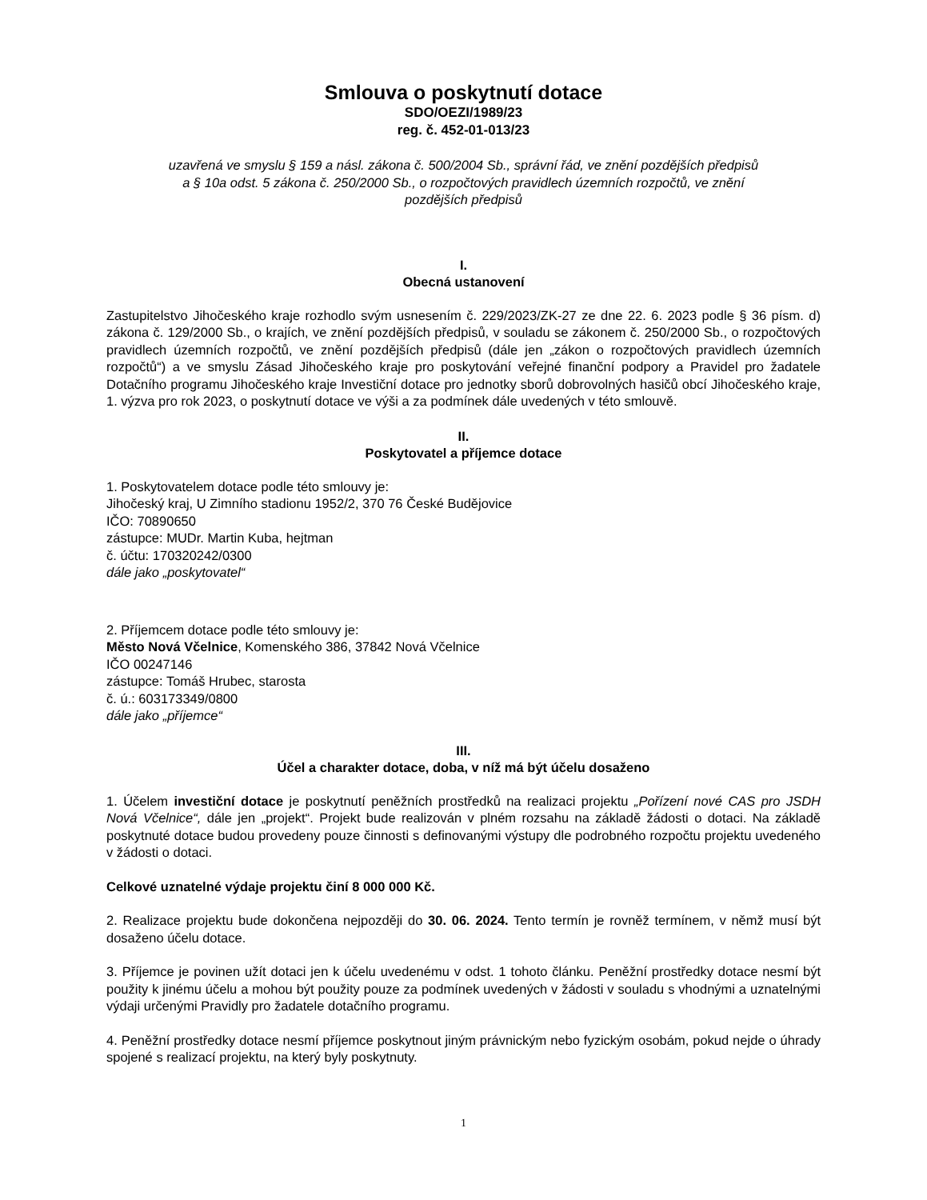Smlouva o poskytnutí dotace
SDO/OEZI/1989/23
reg. č. 452-01-013/23
uzavřená ve smyslu § 159 a násl. zákona č. 500/2004 Sb., správní řád, ve znění pozdějších předpisů
a § 10a odst. 5 zákona č. 250/2000 Sb., o rozpočtových pravidlech územních rozpočtů, ve znění
pozdějších předpisů
I.
Obecná ustanovení
Zastupitelstvo Jihočeského kraje rozhodlo svým usnesením č. 229/2023/ZK-27 ze dne 22. 6. 2023 podle § 36 písm. d) zákona č. 129/2000 Sb., o krajích, ve znění pozdějších předpisů, v souladu se zákonem č. 250/2000 Sb., o rozpočtových pravidlech územních rozpočtů, ve znění pozdějších předpisů (dále jen „zákon o rozpočtových pravidlech územních rozpočtů“) a ve smyslu Zásad Jihočeského kraje pro poskytování veřejné finanční podpory a Pravidel pro žadatele Dotačního programu Jihočeského kraje Investiční dotace pro jednotky sborů dobrovolných hasičů obcí Jihočeského kraje, 1. výzva pro rok 2023, o poskytnutí dotace ve výši a za podmínek dále uvedených v této smlouvě.
II.
Poskytovatel a příjemce dotace
1. Poskytovatelem dotace podle této smlouvy je:
Jihočeský kraj, U Zimního stadionu 1952/2, 370 76 České Budějovice
IČO: 70890650
zástupce: MUDr. Martin Kuba, hejtman
č. účtu: 170320242/0300
dále jako „poskytovatel“
2. Příjemcem dotace podle této smlouvy je:
Město Nová Včelnice, Komenského 386, 37842 Nová Včelnice
IČO 00247146
zástupce: Tomáš Hrubec, starosta
č. ú.: 603173349/0800
dále jako „příjemce“
III.
Účel a charakter dotace, doba, v níž má být účelu dosaženo
1. Účelem investiční dotace je poskytnutí peněžních prostředků na realizaci projektu „Pořízení nové CAS pro JSDH Nová Včelnice“, dále jen „projekt“. Projekt bude realizován v plném rozsahu na základě žádosti o dotaci. Na základě poskytnuté dotace budou provedeny pouze činnosti s definovanými výstupy dle podrobného rozpočtu projektu uvedeného v žádosti o dotaci.
Celkové uznatelné výdaje projektu činí 8 000 000 Kč.
2. Realizace projektu bude dokončena nejpozději do 30. 06. 2024. Tento termín je rovněž termínem, v němž musí být dosaženo účelu dotace.
3. Příjemce je povinen užít dotaci jen k účelu uvedenému v odst. 1 tohoto článku. Peněžní prostředky dotace nesmí být použity k jinému účelu a mohou být použity pouze za podmínek uvedených v žádosti v souladu s vhodnými a uznatelnými výdaji určenými Pravidly pro žadatele dotačního programu.
4. Peněžní prostředky dotace nesmí příjemce poskytnout jiným právnickým nebo fyzickým osobám, pokud nejde o úhrady spojené s realizací projektu, na který byly poskytnuty.
1